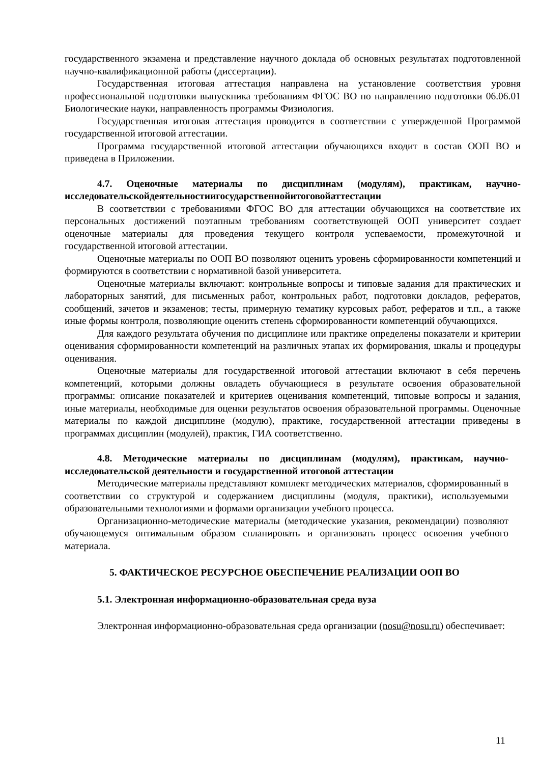государственного экзамена и представление научного доклада об основных результатах подготовленной научно-квалификационной работы (диссертации).
Государственная итоговая аттестация направлена на установление соответствия уровня профессиональной подготовки выпускника требованиям ФГОС ВО по направлению подготовки 06.06.01 Биологические науки, направленность программы Физиология.
Государственная итоговая аттестация проводится в соответствии с утвержденной Программой государственной итоговой аттестации.
Программа государственной итоговой аттестации обучающихся входит в состав ООП ВО и приведена в Приложении.
4.7. Оценочные материалы по дисциплинам (модулям), практикам, научно-исследовательскойдеятельностиигосударственнойитоговойаттестации
В соответствии с требованиями ФГОС ВО для аттестации обучающихся на соответствие их персональных достижений поэтапным требованиям соответствующей ООП университет создает оценочные материалы для проведения текущего контроля успеваемости, промежуточной и государственной итоговой аттестации.
Оценочные материалы по ООП ВО позволяют оценить уровень сформированности компетенций и формируются в соответствии с нормативной базой университета.
Оценочные материалы включают: контрольные вопросы и типовые задания для практических и лабораторных занятий, для письменных работ, контрольных работ, подготовки докладов, рефератов, сообщений, зачетов и экзаменов; тесты, примерную тематику курсовых работ, рефератов и т.п., а также иные формы контроля, позволяющие оценить степень сформированности компетенций обучающихся.
Для каждого результата обучения по дисциплине или практике определены показатели и критерии оценивания сформированности компетенций на различных этапах их формирования, шкалы и процедуры оценивания.
Оценочные материалы для государственной итоговой аттестации включают в себя перечень компетенций, которыми должны овладеть обучающиеся в результате освоения образовательной программы: описание показателей и критериев оценивания компетенций, типовые вопросы и задания, иные материалы, необходимые для оценки результатов освоения образовательной программы. Оценочные материалы по каждой дисциплине (модулю), практике, государственной аттестации приведены в программах дисциплин (модулей), практик, ГИА соответственно.
4.8. Методические материалы по дисциплинам (модулям), практикам, научно-исследовательской деятельности и государственной итоговой аттестации
Методические материалы представляют комплект методических материалов, сформированный в соответствии со структурой и содержанием дисциплины (модуля, практики), используемыми образовательными технологиями и формами организации учебного процесса.
Организационно-методические материалы (методические указания, рекомендации) позволяют обучающемуся оптимальным образом спланировать и организовать процесс освоения учебного материала.
5. ФАКТИЧЕСКОЕ РЕСУРСНОЕ ОБЕСПЕЧЕНИЕ РЕАЛИЗАЦИИ ООП ВО
5.1. Электронная информационно-образовательная среда вуза
Электронная информационно-образовательная среда организации (nosu@nosu.ru) обеспечивает:
11